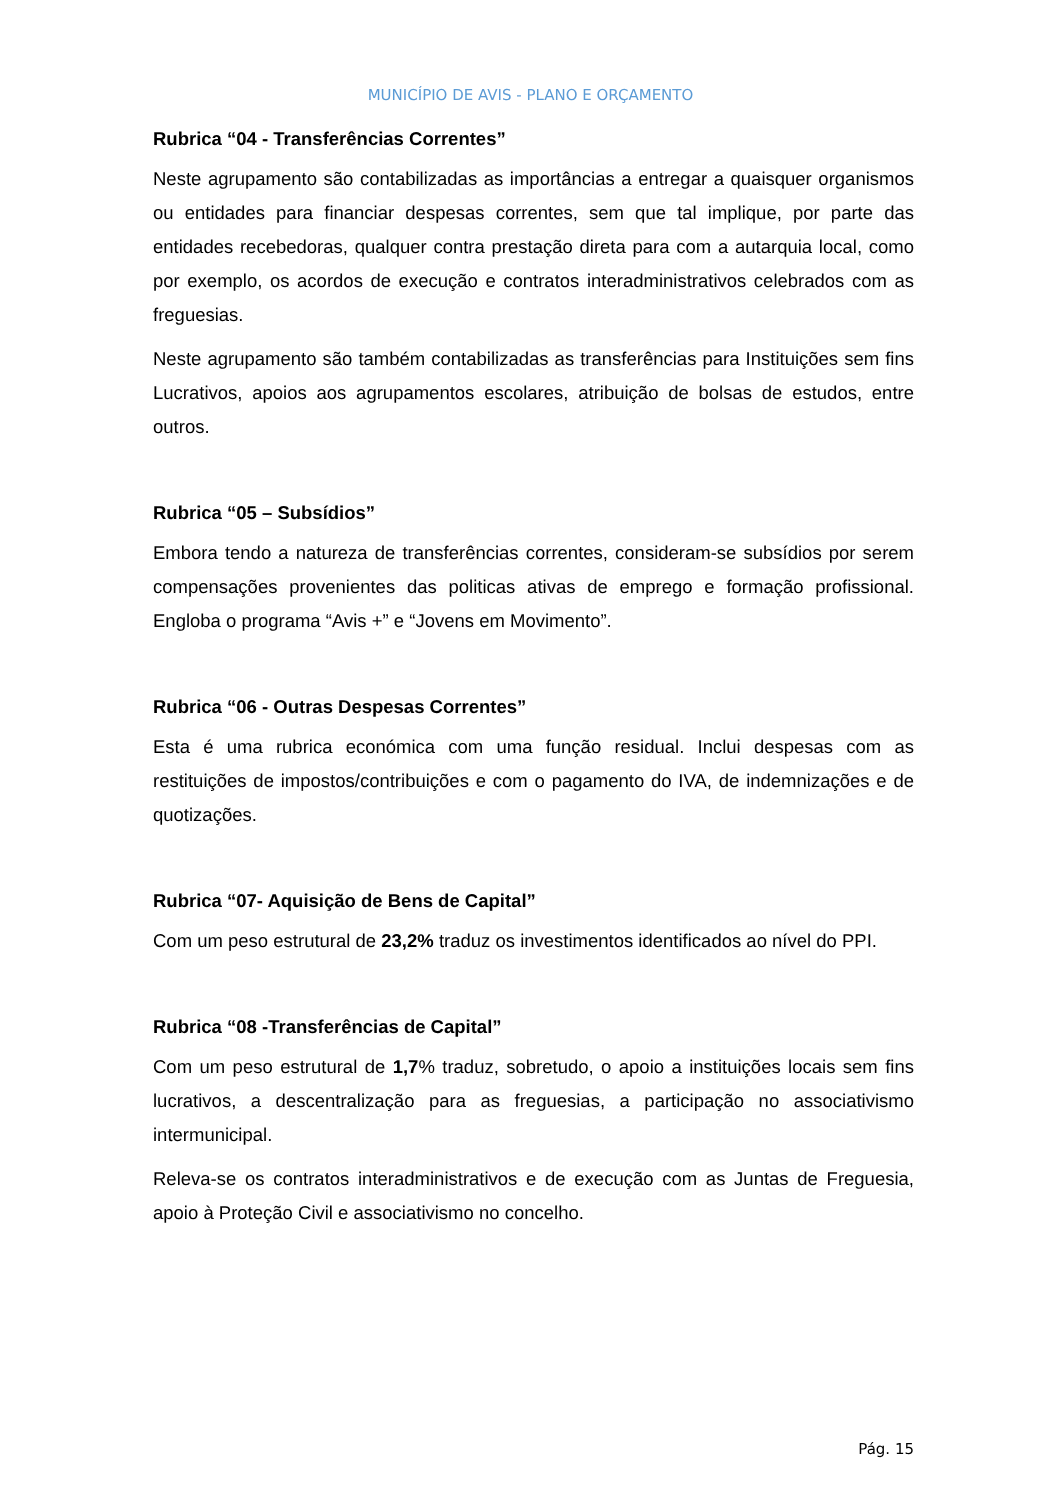MUNICÍPIO DE AVIS - PLANO E ORÇAMENTO
Rubrica “04 - Transferências Correntes”
Neste agrupamento são contabilizadas as importâncias a entregar a quaisquer organismos ou entidades para financiar despesas correntes, sem que tal implique, por parte das entidades recebedoras, qualquer contra prestação direta para com a autarquia local, como por exemplo, os acordos de execução e contratos interadministrativos celebrados com as freguesias.
Neste agrupamento são também contabilizadas as transferências para Instituições sem fins Lucrativos, apoios aos agrupamentos escolares, atribuição de bolsas de estudos, entre outros.
Rubrica “05 – Subsídios”
Embora tendo a natureza de transferências correntes, consideram-se subsídios por serem compensações provenientes das politicas ativas de emprego e formação profissional. Engloba o programa “Avis +” e “Jovens em Movimento”.
Rubrica “06 - Outras Despesas Correntes”
Esta é uma rubrica económica com uma função residual. Inclui despesas com as restituições de impostos/contribuições e com o pagamento do IVA, de indemnizações e de quotizações.
Rubrica “07- Aquisição de Bens de Capital”
Com um peso estrutural de 23,2% traduz os investimentos identificados ao nível do PPI.
Rubrica “08 -Transferências de Capital”
Com um peso estrutural de 1,7% traduz, sobretudo, o apoio a instituições locais sem fins lucrativos, a descentralização para as freguesias, a participação no associativismo intermunicipal.
Releva-se os contratos interadministrativos e de execução com as Juntas de Freguesia, apoio à Proteção Civil e associativismo no concelho.
Pág. 15